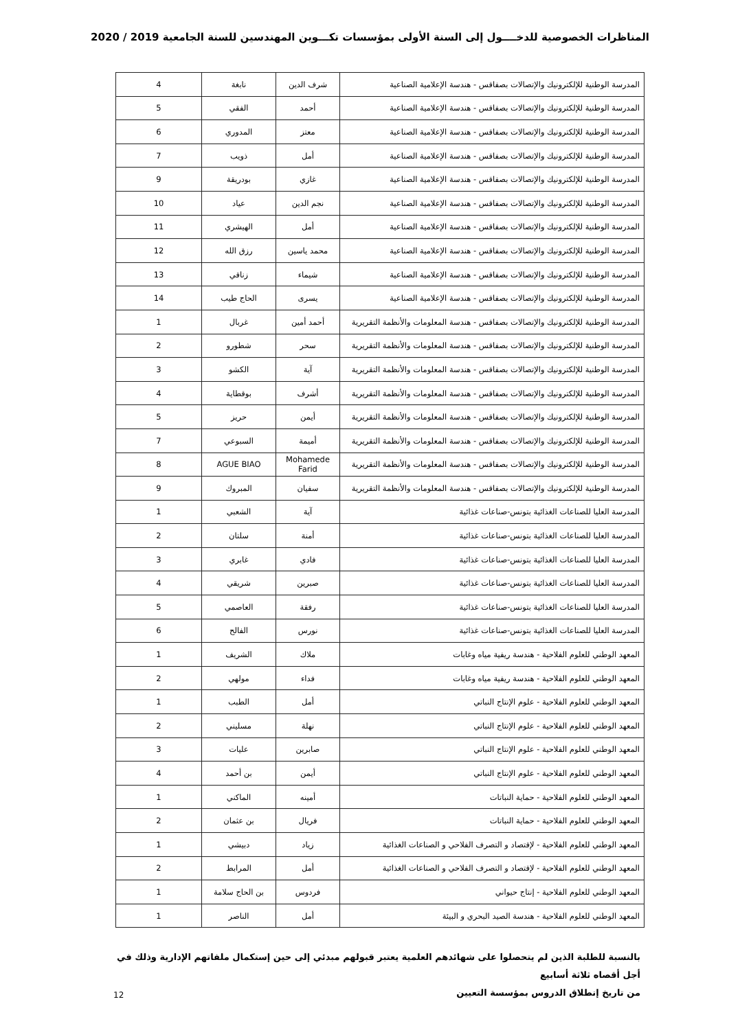المناظرات الخصوصية للدخــــول إلى السنة الأولى بمؤسسات تكـــوين المهندسين للسنة الجامعية 2019 / 2020
| المدرسة الوطنية للإلكترونيك والإتصالات بصفاقس - هندسة الإعلامية الصناعية | شرف الدين | نابغة | 4 |
| المدرسة الوطنية للإلكترونيك والإتصالات بصفاقس - هندسة الإعلامية الصناعية | أحمد | الفقي | 5 |
| المدرسة الوطنية للإلكترونيك والإتصالات بصفاقس - هندسة الإعلامية الصناعية | معتز | المدوري | 6 |
| المدرسة الوطنية للإلكترونيك والإتصالات بصفاقس - هندسة الإعلامية الصناعية | أمل | ذويب | 7 |
| المدرسة الوطنية للإلكترونيك والإتصالات بصفاقس - هندسة الإعلامية الصناعية | غازي | بودريقة | 9 |
| المدرسة الوطنية للإلكترونيك والإتصالات بصفاقس - هندسة الإعلامية الصناعية | نجم الدين | عياد | 10 |
| المدرسة الوطنية للإلكترونيك والإتصالات بصفاقس - هندسة الإعلامية الصناعية | أمل | الهيشري | 11 |
| المدرسة الوطنية للإلكترونيك والإتصالات بصفاقس - هندسة الإعلامية الصناعية | محمد ياسين | رزق الله | 12 |
| المدرسة الوطنية للإلكترونيك والإتصالات بصفاقس - هندسة الإعلامية الصناعية | شيماء | زناقي | 13 |
| المدرسة الوطنية للإلكترونيك والإتصالات بصفاقس - هندسة الإعلامية الصناعية | يسرى | الحاج طيب | 14 |
| المدرسة الوطنية للإلكترونيك والإتصالات بصفاقس - هندسة المعلومات والأنظمة التقريرية | أحمد أمين | غربال | 1 |
| المدرسة الوطنية للإلكترونيك والإتصالات بصفاقس - هندسة المعلومات والأنظمة التقريرية | سحر | شطورو | 2 |
| المدرسة الوطنية للإلكترونيك والإتصالات بصفاقس - هندسة المعلومات والأنظمة التقريرية | آية | الكشو | 3 |
| المدرسة الوطنية للإلكترونيك والإتصالات بصفاقس - هندسة المعلومات والأنظمة التقريرية | أشرف | بوقطاية | 4 |
| المدرسة الوطنية للإلكترونيك والإتصالات بصفاقس - هندسة المعلومات والأنظمة التقريرية | أيمن | حريز | 5 |
| المدرسة الوطنية للإلكترونيك والإتصالات بصفاقس - هندسة المعلومات والأنظمة التقريرية | أميمة | السبوعي | 7 |
| المدرسة الوطنية للإلكترونيك والإتصالات بصفاقس - هندسة المعلومات والأنظمة التقريرية | Mohamede Farid | AGUE BIAO | 8 |
| المدرسة الوطنية للإلكترونيك والإتصالات بصفاقس - هندسة المعلومات والأنظمة التقريرية | سفيان | المبروك | 9 |
| المدرسة العليا للصناعات الغذائية بتونس-صناعات غذائية | آية | الشعبي | 1 |
| المدرسة العليا للصناعات الغذائية بتونس-صناعات غذائية | أمنة | سلتان | 2 |
| المدرسة العليا للصناعات الغذائية بتونس-صناعات غذائية | فادي | غابري | 3 |
| المدرسة العليا للصناعات الغذائية بتونس-صناعات غذائية | صبرين | شريقي | 4 |
| المدرسة العليا للصناعات الغذائية بتونس-صناعات غذائية | رفقة | العاصمي | 5 |
| المدرسة العليا للصناعات الغذائية بتونس-صناعات غذائية | نورس | الفالح | 6 |
| المعهد الوطني للعلوم الفلاحية - هندسة ريفية مياه وغابات | ملاك | الشريف | 1 |
| المعهد الوطني للعلوم الفلاحية - هندسة ريفية مياه وغابات | فداء | مولهي | 2 |
| المعهد الوطني للعلوم الفلاحية - علوم الإنتاج النباتي | أمل | الطبب | 1 |
| المعهد الوطني للعلوم الفلاحية - علوم الإنتاج النباتي | نهلة | مسليني | 2 |
| المعهد الوطني للعلوم الفلاحية - علوم الإنتاج النباتي | صابرين | عليات | 3 |
| المعهد الوطني للعلوم الفلاحية - علوم الإنتاج النباتي | أيمن | بن أحمد | 4 |
| المعهد الوطني للعلوم الفلاحية - حماية النباتات | أمينه | الماكني | 1 |
| المعهد الوطني للعلوم الفلاحية - حماية النباتات | فريال | بن عثمان | 2 |
| المعهد الوطني للعلوم الفلاحية - لإقتصاد و التصرف الفلاحي و الصناعات الغذائية | زياد | دبيشي | 1 |
| المعهد الوطني للعلوم الفلاحية - لإقتصاد و التصرف الفلاحي و الصناعات الغذائية | أمل | المرابط | 2 |
| المعهد الوطني للعلوم الفلاحية - إنتاج حيواني | فردوس | بن الحاج سلامة | 1 |
| المعهد الوطني للعلوم الفلاحية - هندسة الصيد البحري و البيئة | أمل | الناصر | 1 |
بالنسبة للطلبة الذين لم يتحصلوا على شهائدهم العلمية يعتبر قبولهم مبدئي إلى حين إستكمال ملفاتهم الإدارية وذلك في أجل أقصاه ثلاثة أسابيع
من تاريخ إنطلاق الدروس بمؤسسة التعيين
12